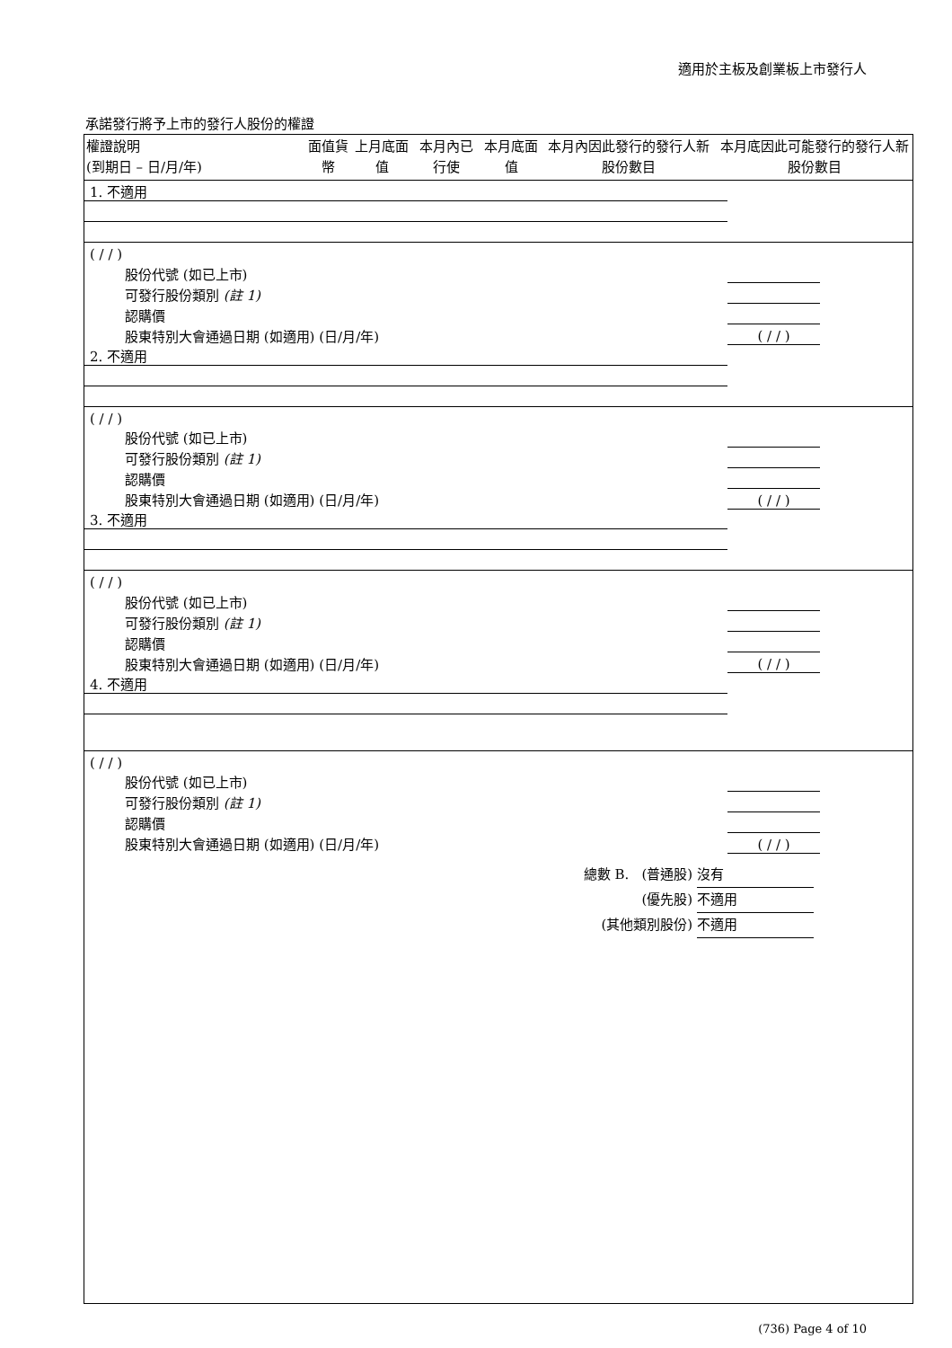適用於主板及創業板上市發行人
承諾發行將予上市的發行人股份的權證
| 權證說明 (到期日 – 日/月/年) | 面值貨幣 | 上月底面值 | 本月內已行使 | 本月底面值 | 本月內因此發行的發行人新股份數目 | 本月底因此可能發行的發行人新股份數目 |
| --- | --- | --- | --- | --- | --- | --- |
| 1. 不適用 | | | | | | |
| ( / / ) | | | | | | |
| 股份代號 (如已上市) | | | | | | |
| 可發行股份類別 (註 1) | | | | | | |
| 認購價 | | | | | | |
| 股東特別大會通過日期 (如適用) (日/月/年) | ( / / ) | | | | | |
| 2. 不適用 | | | | | | |
| ( / / ) | | | | | | |
| 股份代號 (如已上市) | | | | | | |
| 可發行股份類別 (註 1) | | | | | | |
| 認購價 | | | | | | |
| 股東特別大會通過日期 (如適用) (日/月/年) | ( / / ) | | | | | |
| 3. 不適用 | | | | | | |
| ( / / ) | | | | | | |
| 股份代號 (如已上市) | | | | | | |
| 可發行股份類別 (註 1) | | | | | | |
| 認購價 | | | | | | |
| 股東特別大會通過日期 (如適用) (日/月/年) | ( / / ) | | | | | |
| 4. 不適用 | | | | | | |
| ( / / ) | | | | | | |
| 股份代號 (如已上市) | | | | | | |
| 可發行股份類別 (註 1) | | | | | | |
| 認購價 | | | | | | |
| 股東特別大會通過日期 (如適用) (日/月/年) | ( / / ) | | | | | |
總數 B. (普通股) 沒有
(優先股) 不適用
(其他類別股份) 不適用
(736) Page 4 of 10